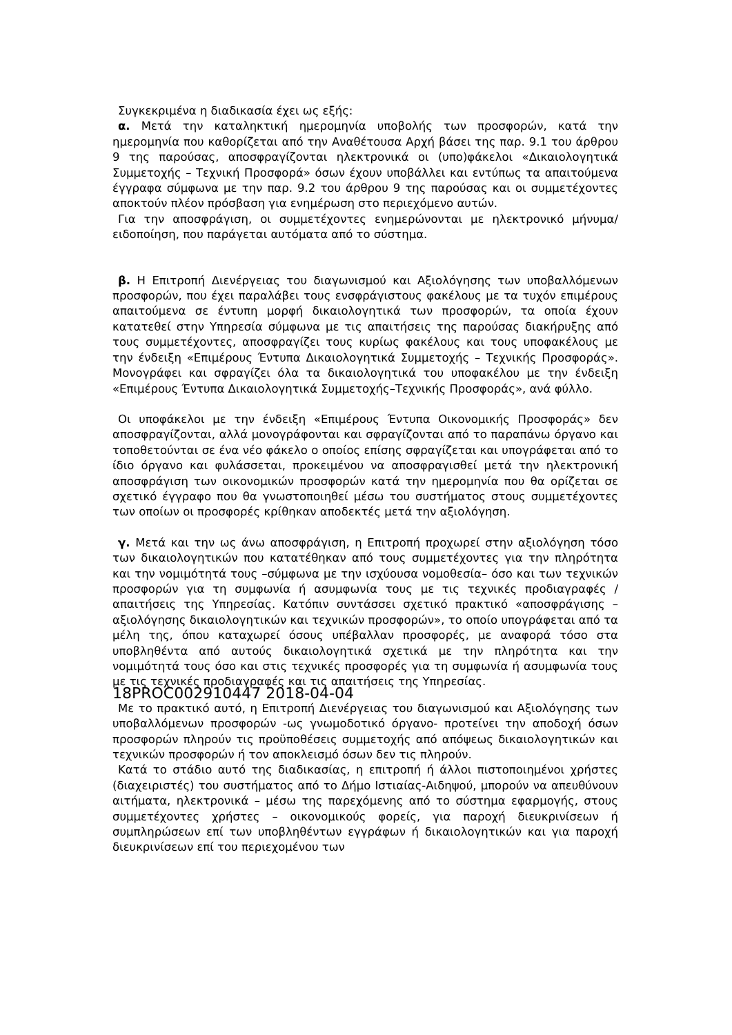Συγκεκριμένα η διαδικασία έχει ως εξής:
α. Μετά την καταληκτική ημερομηνία υποβολής των προσφορών, κατά την ημερομηνία που καθορίζεται από την Αναθέτουσα Αρχή βάσει της παρ. 9.1 του άρθρου 9 της παρούσας, αποσφραγίζονται ηλεκτρονικά οι (υπο)φάκελοι «Δικαιολογητικά Συμμετοχής – Τεχνική Προσφορά» όσων έχουν υποβάλλει και εντύπως τα απαιτούμενα έγγραφα σύμφωνα με την παρ. 9.2 του άρθρου 9 της παρούσας και οι συμμετέχοντες αποκτούν πλέον πρόσβαση για ενημέρωση στο περιεχόμενο αυτών.
Για την αποσφράγιση, οι συμμετέχοντες ενημερώνονται με ηλεκτρονικό μήνυμα/ειδοποίηση, που παράγεται αυτόματα από το σύστημα.
β. Η Επιτροπή Διενέργειας του διαγωνισμού και Αξιολόγησης των υποβαλλόμενων προσφορών, που έχει παραλάβει τους ενσφράγιστους φακέλους με τα τυχόν επιμέρους απαιτούμενα σε έντυπη μορφή δικαιολογητικά των προσφορών, τα οποία έχουν κατατεθεί στην Υπηρεσία σύμφωνα με τις απαιτήσεις της παρούσας διακήρυξης από τους συμμετέχοντες, αποσφραγίζει τους κυρίως φακέλους και τους υποφακέλους με την ένδειξη «Επιμέρους Έντυπα Δικαιολογητικά Συμμετοχής – Τεχνικής Προσφοράς». Μονογράφει και σφραγίζει όλα τα δικαιολογητικά του υποφακέλου με την ένδειξη «Επιμέρους Έντυπα Δικαιολογητικά Συμμετοχής–Τεχνικής Προσφοράς», ανά φύλλο.
Οι υποφάκελοι με την ένδειξη «Επιμέρους Έντυπα Οικονομικής Προσφοράς» δεν αποσφραγίζονται, αλλά μονογράφονται και σφραγίζονται από το παραπάνω όργανο και τοποθετούνται σε ένα νέο φάκελο ο οποίος επίσης σφραγίζεται και υπογράφεται από το ίδιο όργανο και φυλάσσεται, προκειμένου να αποσφραγισθεί μετά την ηλεκτρονική αποσφράγιση των οικονομικών προσφορών κατά την ημερομηνία που θα ορίζεται σε σχετικό έγγραφο που θα γνωστοποιηθεί μέσω του συστήματος στους συμμετέχοντες των οποίων οι προσφορές κρίθηκαν αποδεκτές μετά την αξιολόγηση.
γ. Μετά και την ως άνω αποσφράγιση, η Επιτροπή προχωρεί στην αξιολόγηση τόσο των δικαιολογητικών που κατατέθηκαν από τους συμμετέχοντες για την πληρότητα και την νομιμότητά τους –σύμφωνα με την ισχύουσα νομοθεσία– όσο και των τεχνικών προσφορών για τη συμφωνία ή ασυμφωνία τους με τις τεχνικές προδιαγραφές /απαιτήσεις της Υπηρεσίας. Κατόπιν συντάσσει σχετικό πρακτικό «αποσφράγισης – αξιολόγησης δικαιολογητικών και τεχνικών προσφορών», το οποίο υπογράφεται από τα μέλη της, όπου καταχωρεί όσους υπέβαλλαν προσφορές, με αναφορά τόσο στα υποβληθέντα από αυτούς δικαιολογητικά σχετικά με την πληρότητα και την νομιμότητά τους όσο και στις τεχνικές προσφορές για τη συμφωνία ή ασυμφωνία τους με τις τεχνικές προδιαγραφές και τις απαιτήσεις της Υπηρεσίας.
18PROC002910447 2018-04-04
Με το πρακτικό αυτό, η Επιτροπή Διενέργειας του διαγωνισμού και Αξιολόγησης των υποβαλλόμενων προσφορών -ως γνωμοδοτικό όργανο- προτείνει την αποδοχή όσων προσφορών πληρούν τις προϋποθέσεις συμμετοχής από απόψεως δικαιολογητικών και τεχνικών προσφορών ή τον αποκλεισμό όσων δεν τις πληρούν.
Κατά το στάδιο αυτό της διαδικασίας, η επιτροπή ή άλλοι πιστοποιημένοι χρήστες (διαχειριστές) του συστήματος από το Δήμο Ιστιαίας-Αιδηψού, μπορούν να απευθύνουν αιτήματα, ηλεκτρονικά – μέσω της παρεχόμενης από το σύστημα εφαρμογής, στους συμμετέχοντες χρήστες – οικονομικούς φορείς, για παροχή διευκρινίσεων ή συμπληρώσεων επί των υποβληθέντων εγγράφων ή δικαιολογητικών και για παροχή διευκρινίσεων επί του περιεχομένου των